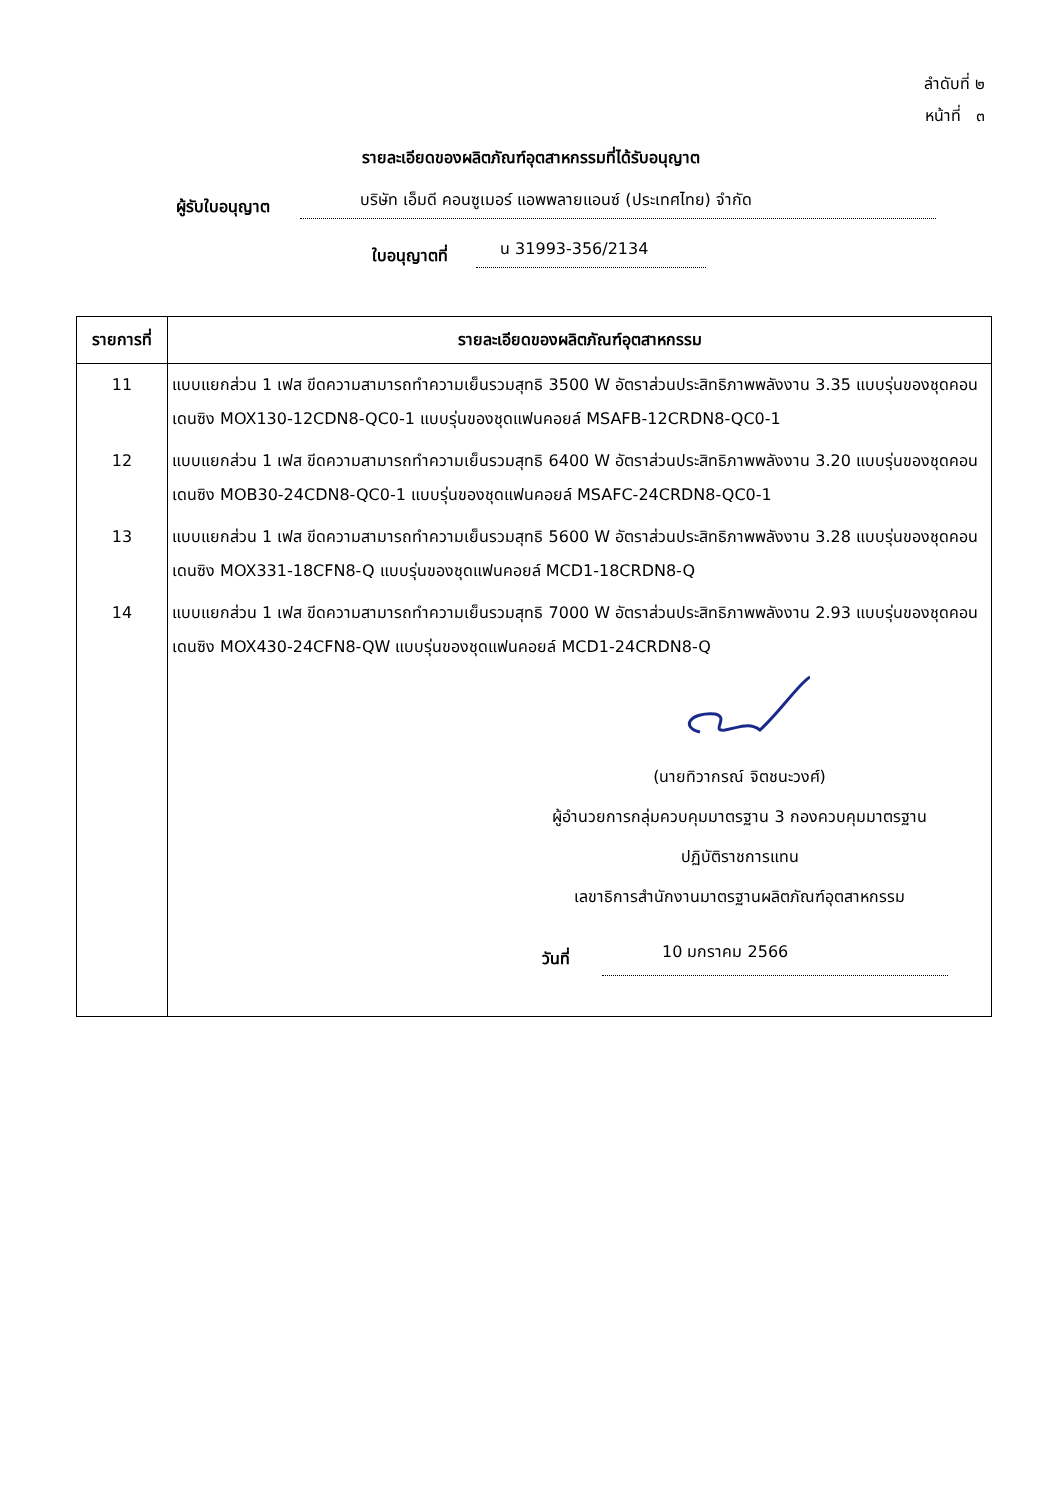ลำดับที่ ๒
หน้าที่ ๓
รายละเอียดของผลิตภัณฑ์อุตสาหกรรมที่ได้รับอนุญาต
ผู้รับใบอนุญาต บริษัท เอ็มดี คอนซูเมอร์ แอพพลายแอนซ์ (ประเทศไทย) จำกัด
ใบอนุญาตที่ น 31993-356/2134
| รายการที่ | รายละเอียดของผลิตภัณฑ์อุตสาหกรรม |
| --- | --- |
| 11 | แบบแยกส่วน 1 เฟส ขีดความสามารถทำความเย็นรวมสุทธิ 3500 W อัตราส่วนประสิทธิภาพพลังงาน 3.35 แบบรุ่นของชุดคอนเดนซิง MOX130-12CDN8-QC0-1 แบบรุ่นของชุดแฟนคอยล์ MSAFB-12CRDN8-QC0-1 |
| 12 | แบบแยกส่วน 1 เฟส ขีดความสามารถทำความเย็นรวมสุทธิ 6400 W อัตราส่วนประสิทธิภาพพลังงาน 3.20 แบบรุ่นของชุดคอนเดนซิง MOB30-24CDN8-QC0-1 แบบรุ่นของชุดแฟนคอยล์ MSAFC-24CRDN8-QC0-1 |
| 13 | แบบแยกส่วน 1 เฟส ขีดความสามารถทำความเย็นรวมสุทธิ 5600 W อัตราส่วนประสิทธิภาพพลังงาน 3.28 แบบรุ่นของชุดคอนเดนซิง MOX331-18CFN8-Q แบบรุ่นของชุดแฟนคอยล์ MCD1-18CRDN8-Q |
| 14 | แบบแยกส่วน 1 เฟส ขีดความสามารถทำความเย็นรวมสุทธิ 7000 W อัตราส่วนประสิทธิภาพพลังงาน 2.93 แบบรุ่นของชุดคอนเดนซิง MOX430-24CFN8-QW แบบรุ่นของชุดแฟนคอยล์ MCD1-24CRDN8-Q |
| | (นายทิวากรณ์ จิตชนะวงศ์) ผู้อำนวยการกลุ่มควบคุมมาตรฐาน 3 กองควบคุมมาตรฐาน ปฏิบัติราชการแทน เลขาธิการสำนักงานมาตรฐานผลิตภัณฑ์อุตสาหกรรม วันที่ 10 มกราคม 2566 |